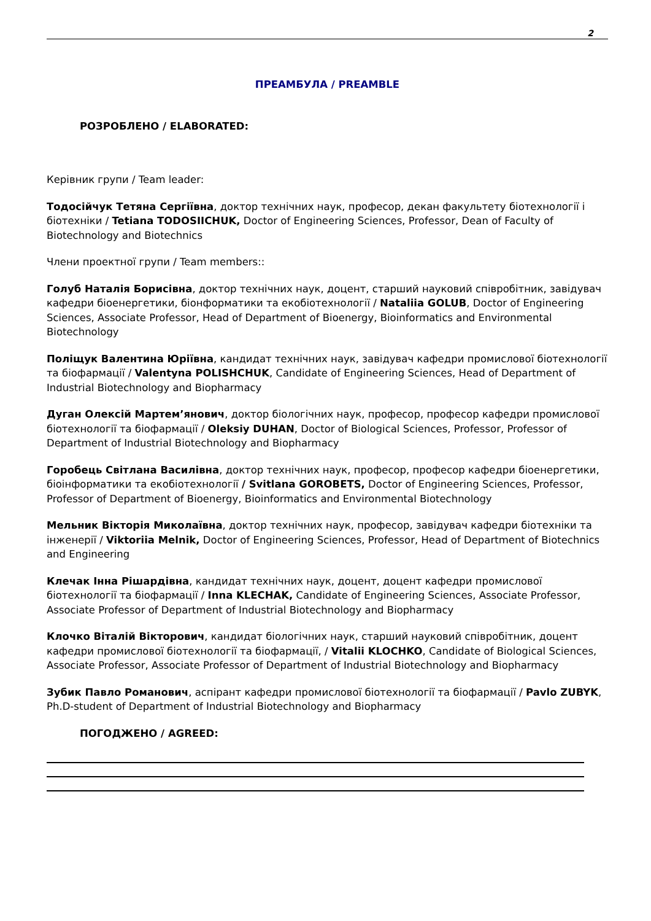2
ПРЕАМБУЛА / PREAMBLE
РОЗРОБЛЕНО / ELABORATED:
Керівник групи / Team leader:
Тодосійчук Тетяна Сергіївна, доктор технічних наук, професор, декан факультету біотехнології і біотехніки / Tetiana TODOSIICHUK, Doctor of Engineering Sciences, Professor, Dean of Faculty of Biotechnology and Biotechnics
Члени проектної групи / Team members::
Голуб Наталія Борисівна, доктор технічних наук, доцент, старший науковий співробітник, завідувач кафедри біоенергетики, біонформатики та екобіотехнології / Nataliia GOLUB, Doctor of Engineering Sciences, Associate Professor, Head of Department of Bioenergy, Bioinformatics and Environmental Biotechnology
Поліщук Валентина Юріївна, кандидат технічних наук, завідувач кафедри промислової біотехнології та біофармації / Valentyna POLISHCHUK, Candidate of Engineering Sciences, Head of Department of Industrial Biotechnology and Biopharmacy
Дуган Олексій Мартем’янович, доктор біологічних наук, професор, професор кафедри промислової біотехнології та біофармації / Oleksiy DUHAN, Doctor of Biological Sciences, Professor, Professor of Department of Industrial Biotechnology and Biopharmacy
Горобець Світлана Василівна, доктор технічних наук, професор, професор кафедри біоенергетики, біоінформатики та екобіотехнології / Svitlana GOROBETS, Doctor of Engineering Sciences, Professor, Professor of Department of Bioenergy, Bioinformatics and Environmental Biotechnology
Мельник Вікторія Миколаївна, доктор технічних наук, професор, завідувач кафедри біотехніки та інженерії / Viktoriia Melnik, Doctor of Engineering Sciences, Professor, Head of Department of Biotechnics and Engineering
Клечак Інна Рішардівна, кандидат технічних наук, доцент, доцент кафедри промислової біотехнології та біофармації / Inna KLECHAK, Candidate of Engineering Sciences, Associate Professor, Associate Professor of Department of Industrial Biotechnology and Biopharmacy
Клочко Віталій Вікторович, кандидат біологічних наук, старший науковий співробітник, доцент кафедри промислової біотехнології та біофармації, / Vitalii KLOCHKO, Candidate of Biological Sciences, Associate Professor, Associate Professor of Department of Industrial Biotechnology and Biopharmacy
Зубик Павло Романович, аспірант кафедри промислової біотехнології та біофармації / Pavlo ZUBYK, Ph.D-student of Department of Industrial Biotechnology and Biopharmacy
ПОГОДЖЕНО / AGREED: